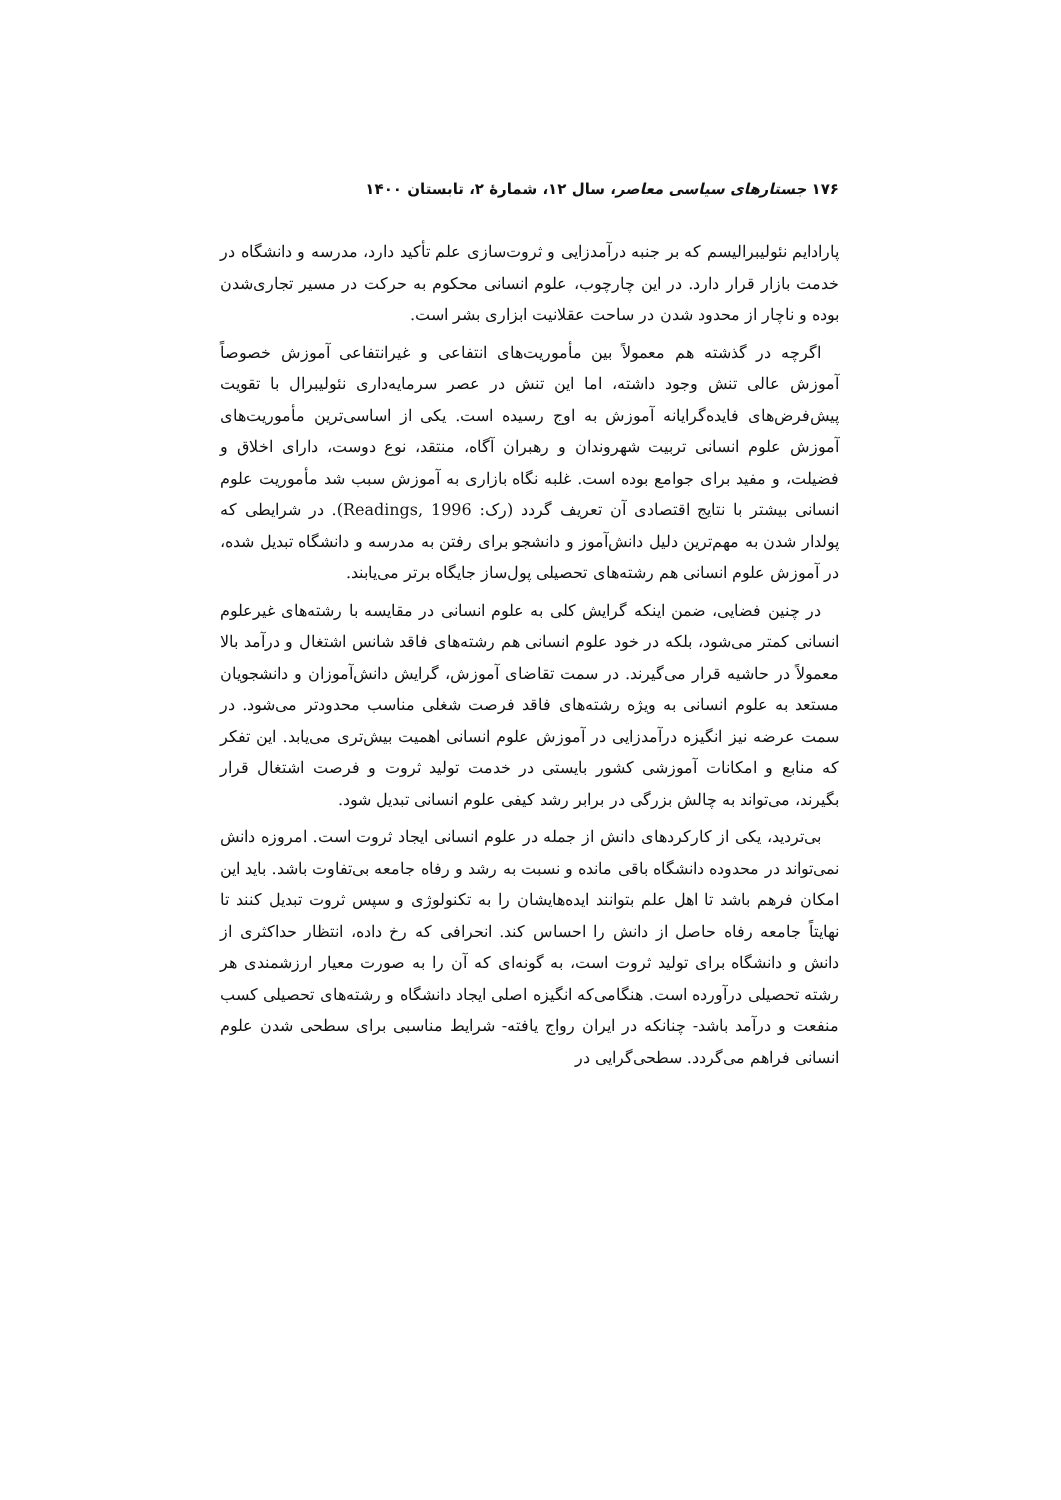۱۷۶ جستارهای سیاسی معاصر، سال ۱۲، شمارهٔ ۲، تابستان ۱۴۰۰
پارادایم نئولیبرالیسم که بر جنبه درآمدزایی و ثروت‌سازی علم تأکید دارد، مدرسه و دانشگاه در خدمت بازار قرار دارد. در این چارچوب، علوم انسانی محکوم به حرکت در مسیر تجاری‌شدن بوده و ناچار از محدود شدن در ساحت عقلانیت ابزاری بشر است.
اگرچه در گذشته هم معمولاً بین مأموریت‌های انتفاعی و غیرانتفاعی آموزش خصوصاً آموزش عالی تنش وجود داشته، اما این تنش در عصر سرمایه‌داری نئولیبرال با تقویت پیش‌فرض‌های فایده‌گرایانه آموزش به اوج رسیده است. یکی از اساسی‌ترین مأموریت‌های آموزش علوم انسانی تربیت شهروندان و رهبران آگاه، منتقد، نوع دوست، دارای اخلاق و فضیلت، و مفید برای جوامع بوده است. غلبه نگاه بازاری به آموزش سبب شد مأموریت علوم انسانی بیشتر با نتایج اقتصادی آن تعریف گردد (رک: Readings, 1996). در شرایطی که پولدار شدن به مهم‌ترین دلیل دانش‌آموز و دانشجو برای رفتن به مدرسه و دانشگاه تبدیل شده، در آموزش علوم انسانی هم رشته‌های تحصیلی پول‌ساز جایگاه برتر می‌یابند.
در چنین فضایی، ضمن اینکه گرایش کلی به علوم انسانی در مقایسه با رشته‌های غیرعلوم انسانی کمتر می‌شود، بلکه در خود علوم انسانی هم رشته‌های فاقد شانس اشتغال و درآمد بالا معمولاً در حاشیه قرار می‌گیرند. در سمت تقاضای آموزش، گرایش دانش‌آموزان و دانشجویان مستعد به علوم انسانی به ویژه رشته‌های فاقد فرصت شغلی مناسب محدودتر می‌شود. در سمت عرضه نیز انگیزه درآمدزایی در آموزش علوم انسانی اهمیت بیش‌تری می‌یابد. این تفکر که منابع و امکانات آموزشی کشور بایستی در خدمت تولید ثروت و فرصت اشتغال قرار بگیرند، می‌تواند به چالش بزرگی در برابر رشد کیفی علوم انسانی تبدیل شود.
بی‌تردید، یکی از کارکردهای دانش از جمله در علوم انسانی ایجاد ثروت است. امروزه دانش نمی‌تواند در محدوده دانشگاه باقی مانده و نسبت به رشد و رفاه جامعه بی‌تفاوت باشد. باید این امکان فرهم باشد تا اهل علم بتوانند ایده‌هایشان را به تکنولوژی و سپس ثروت تبدیل کنند تا نهایتاً جامعه رفاه حاصل از دانش را احساس کند. انحرافی که رخ داده، انتظار حداکثری از دانش و دانشگاه برای تولید ثروت است، به گونه‌ای که آن را به صورت معیار ارزشمندی هر رشته تحصیلی درآورده است. هنگامی‌که انگیزه اصلی ایجاد دانشگاه و رشته‌های تحصیلی کسب منفعت و درآمد باشد- چنانکه در ایران رواج یافته- شرایط مناسبی برای سطحی شدن علوم انسانی فراهم می‌گردد. سطحی‌گرایی در